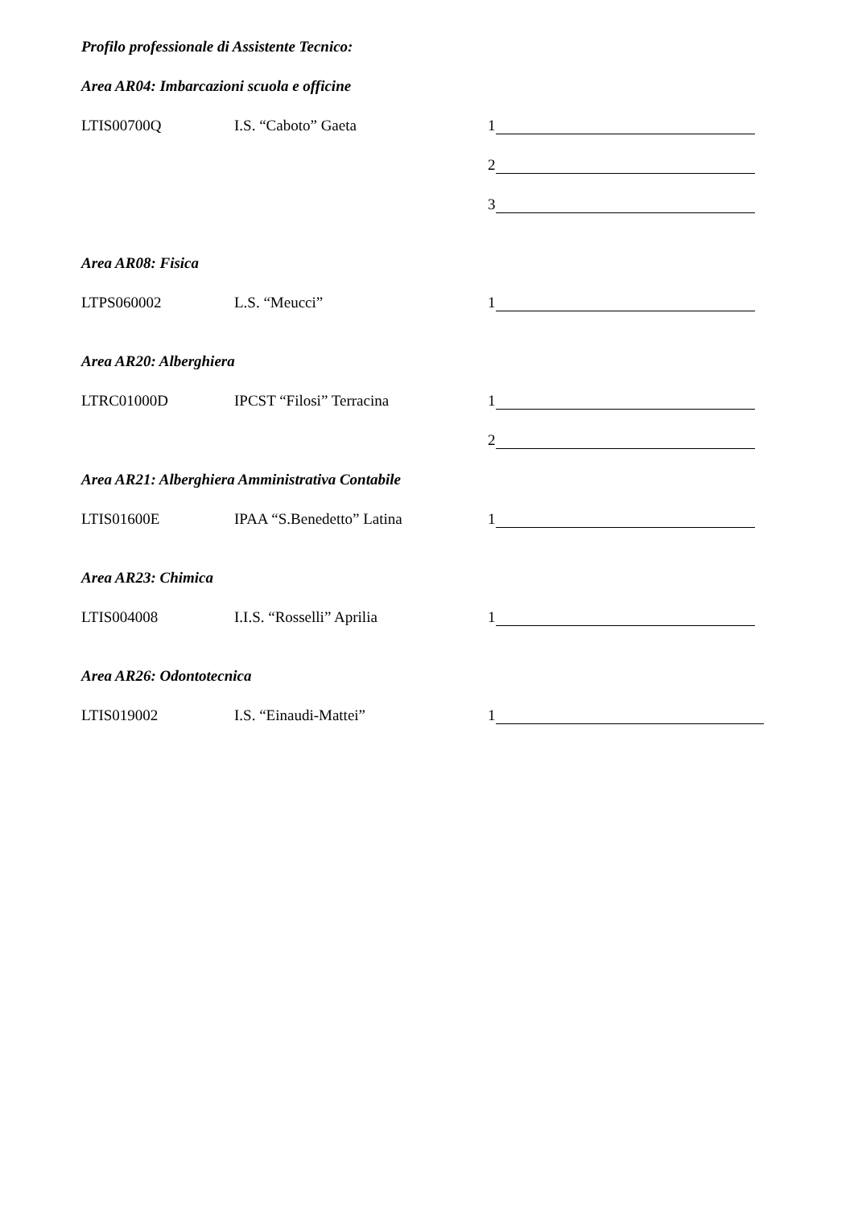Profilo professionale di Assistente Tecnico:
Area AR04: Imbarcazioni scuola e officine
LTIS00700Q I.S. “Caboto” Gaeta 1
2
3
Area AR08: Fisica
LTPS060002 L.S. “Meucci” 1
Area AR20: Alberghiera
LTRC01000D IPCST “Filosi” Terracina 1
2
Area AR21: Alberghiera Amministrativa Contabile
LTIS01600E IPAA “S.Benedetto” Latina 1
Area AR23: Chimica
LTIS004008 I.I.S. “Rosselli” Aprilia 1
Area AR26: Odontotecnica
LTIS019002 I.S. “Einaudi-Mattei” 1